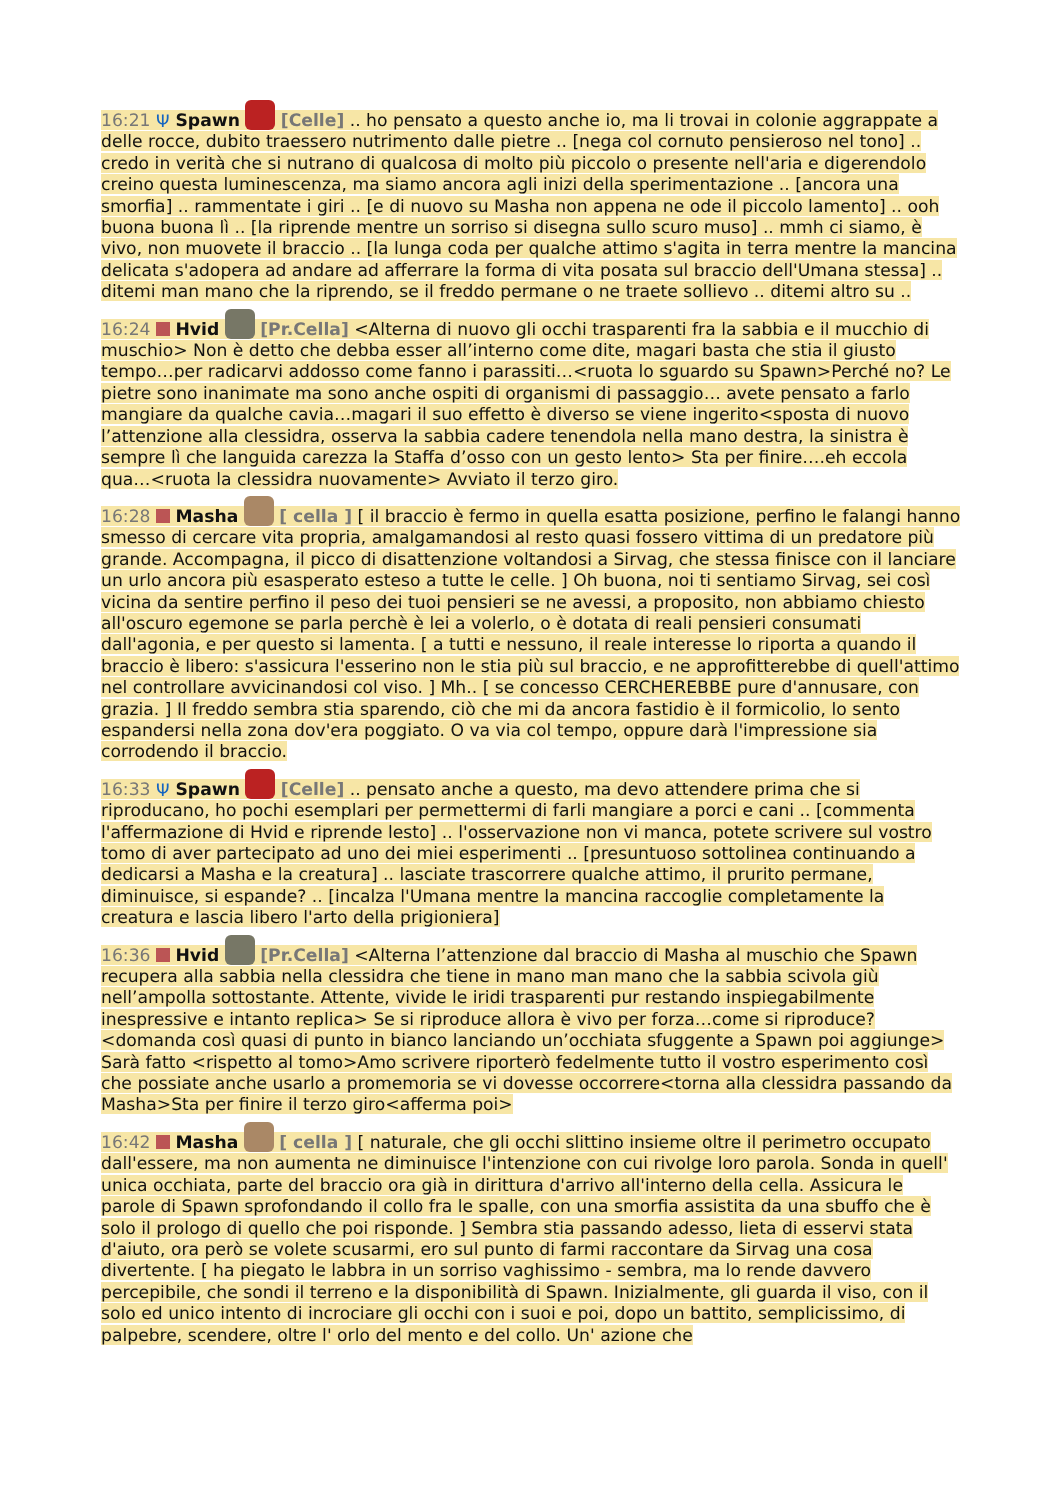16:21 Ψ Spawn [Celle] .. ho pensato a questo anche io, ma li trovai in colonie aggrappate a delle rocce, dubito traessero nutrimento dalle pietre .. [nega col cornuto pensieroso nel tono] .. credo in verità che si nutrano di qualcosa di molto più piccolo o presente nell'aria e digerendolo creino questa luminescenza, ma siamo ancora agli inizi della sperimentazione .. [ancora una smorfia] .. rammentate i giri .. [e di nuovo su Masha non appena ne ode il piccolo lamento] .. ooh buona buona lì .. [la riprende mentre un sorriso si disegna sullo scuro muso] .. mmh ci siamo, è vivo, non muovete il braccio .. [la lunga coda per qualche attimo s'agita in terra mentre la mancina delicata s'adopera ad andare ad afferrare la forma di vita posata sul braccio dell'Umana stessa] .. ditemi man mano che la riprendo, se il freddo permane o ne traete sollievo .. ditemi altro su ..
16:24 Hvid [Pr.Cella] <Alterna di nuovo gli occhi trasparenti fra la sabbia e il mucchio di muschio> Non è detto che debba esser all’interno come dite, magari basta che stia il giusto tempo…per radicarvi addosso come fanno i parassiti…<ruota lo sguardo su Spawn>Perché no? Le pietre sono inanimate ma sono anche ospiti di organismi di passaggio… avete pensato a farlo mangiare da qualche cavia…magari il suo effetto è diverso se viene ingerito<sposta di nuovo l’attenzione alla clessidra, osserva la sabbia cadere tenendola nella mano destra, la sinistra è sempre lì che languida carezza la Staffa d’osso con un gesto lento> Sta per finire….eh eccola qua…<ruota la clessidra nuovamente> Avviato il terzo giro.
16:28 Masha [ cella ] [ il braccio è fermo in quella esatta posizione, perfino le falangi hanno smesso di cercare vita propria, amalgamandosi al resto quasi fossero vittima di un predatore più grande. Accompagna, il picco di disattenzione voltandosi a Sirvag, che stessa finisce con il lanciare un urlo ancora più esasperato esteso a tutte le celle. ] Oh buona, noi ti sentiamo Sirvag, sei così vicina da sentire perfino il peso dei tuoi pensieri se ne avessi, a proposito, non abbiamo chiesto all'oscuro egemone se parla perchè è lei a volerlo, o è dotata di reali pensieri consumati dall'agonia, e per questo si lamenta. [ a tutti e nessuno, il reale interesse lo riporta a quando il braccio è libero: s'assicura l'esserino non le stia più sul braccio, e ne approfitterebbe di quell'attimo nel controllare avvicinandosi col viso. ] Mh.. [ se concesso CERCHEREBBE pure d'annusare, con grazia. ] Il freddo sembra stia sparendo, ciò che mi da ancora fastidio è il formicolio, lo sento espandersi nella zona dov'era poggiato. O va via col tempo, oppure darà l'impressione sia corrodendo il braccio.
16:33 Ψ Spawn [Celle] .. pensato anche a questo, ma devo attendere prima che si riproducano, ho pochi esemplari per permettermi di farli mangiare a porci e cani .. [commenta l'affermazione di Hvid e riprende lesto] .. l'osservazione non vi manca, potete scrivere sul vostro tomo di aver partecipato ad uno dei miei esperimenti .. [presuntuoso sottolinea continuando a dedicarsi a Masha e la creatura] .. lasciate trascorrere qualche attimo, il prurito permane, diminuisce, si espande? .. [incalza l'Umana mentre la mancina raccoglie completamente la creatura e lascia libero l'arto della prigioniera]
16:36 Hvid [Pr.Cella] <Alterna l’attenzione dal braccio di Masha al muschio che Spawn recupera alla sabbia nella clessidra che tiene in mano man mano che la sabbia scivola giù nell’ampolla sottostante. Attente, vivide le iridi trasparenti pur restando inspiegabilmente inespressive e intanto replica> Se si riproduce allora è vivo per forza…come si riproduce? <domanda così quasi di punto in bianco lanciando un’occhiata sfuggente a Spawn poi aggiunge> Sarà fatto <rispetto al tomo>Amo scrivere riporterò fedelmente tutto il vostro esperimento così che possiate anche usarlo a promemoria se vi dovesse occorrere<torna alla clessidra passando da Masha>Sta per finire il terzo giro<afferma poi>
16:42 Masha [ cella ] [ naturale, che gli occhi slittino insieme oltre il perimetro occupato dall'essere, ma non aumenta ne diminuisce l'intenzione con cui rivolge loro parola. Sonda in quell' unica occhiata, parte del braccio ora già in dirittura d'arrivo all'interno della cella. Assicura le parole di Spawn sprofondando il collo fra le spalle, con una smorfia assistita da una sbuffo che è solo il prologo di quello che poi risponde. ] Sembra stia passando adesso, lieta di esservi stata d'aiuto, ora però se volete scusarmi, ero sul punto di farmi raccontare da Sirvag una cosa divertente. [ ha piegato le labbra in un sorriso vaghissimo - sembra, ma lo rende davvero percepibile, che sondi il terreno e la disponibilità di Spawn. Inizialmente, gli guarda il viso, con il solo ed unico intento di incrociare gli occhi con i suoi e poi, dopo un battito, semplicissimo, di palpebre, scendere, oltre l' orlo del mento e del collo. Un' azione che